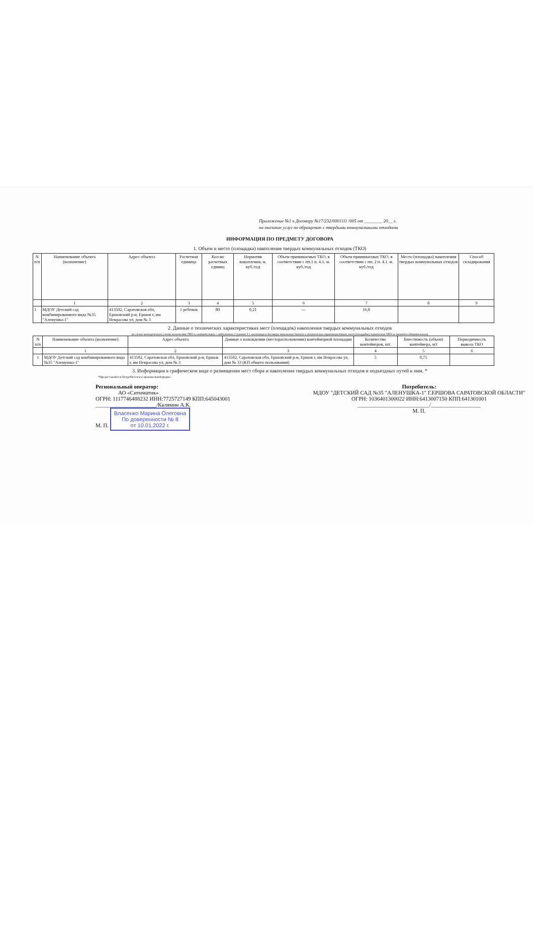Приложение №1 к Договору №17/232/0001111 /005 от ________ 20__ г.
на оказание услуг по обращению с твердыми коммунальными отходами
ИНФОРМАЦИЯ ПО ПРЕДМЕТУ ДОГОВОРА
1. Объем и место (площадка) накопления твердых коммунальных отходов (ТКО)
| N п/п | Наименование объекта (назначение) | Адрес объекта | Расчетная единица | Кол-во расчетных единиц | Норматив накопления, м. куб./год | Объем принимаемых ТКО, в соответствии с пп.1 п. 4.1. м. куб./год | Объем принимаемых ТКО, в соответствии с пп. 2 п. 4.1. м. куб./год | Место (площадка) накопления твердых коммунальных отходов | Способ складирования |
| --- | --- | --- | --- | --- | --- | --- | --- | --- | --- |
| | 1 | 2 | 3 | 4 | 5 | 6 | 7 | 8 | 9 |
| 1 | МДОУ Детский сад комбинированного вида №35 "Аленушка-1" | 413502, Саратовская обл, Ершовский р-н, Ершов г, им Некрасова ул, дом № 3 | 1 ребенок | 80 | 0,21 | --- | 16,8 | | |
2. Данные о технических характеристиках мест (площадок) накопления твердых коммунальных отходов
(в случае коммерческого учета количества ТКО в соответствии с подпунктом 2 пункта 4.1 настоящего договора заполнение данных о технических характеристиках мест (площадок) накопления ТКО не является обязательным)
| N п/п | Наименование объекта (назначение) | Адрес объекта | Данные о нахождении (месторасположении) контейнерной площадки | Количество контейнеров, шт. | Вместимость (объем) контейнера, м3 | Периодичность вывоза ТКО |
| --- | --- | --- | --- | --- | --- | --- |
| | 1 | 2 | 3 | 4 | 5 | 6 |
| 1 | МДОУ Детский сад комбинированного вида №35 "Аленушка-1" | 413502, Саратовская обл, Ершовский р-н, Ершов г, им Некрасова ул, дом № 3 | 413502, Саратовская обл, Ершовский р-н, Ершов г, им Некрасова ул, дом № 33 (КП общего пользования) | 5 | 0,75 | |
3. Информация в графическом виде о размещении мест сбора и накопления твердых коммунальных отходов и подъездных путей к ним. *
*Предоставляется Потребителем в произвольной форме.
Региональный оператор:
АО «Ситиматик»
ОГРН: 1117746488232 ИНН:7725727149 КПП:645043001
______________________/Калямин А.К.
М. П. Власенко Марина Олеговна
По доверенности № 8
от 10.01.2022 г.
Потребитель:
МДОУ "ДЕТСКИЙ САД №35 "АЛЕНУШКА-1" Г.ЕРШОВА САРАТОВСКОЙ ОБЛАСТИ"
ОГРН: 1036401300022 ИНН:6413007150 КПП:641301001
__________________________/__________________
М. П.